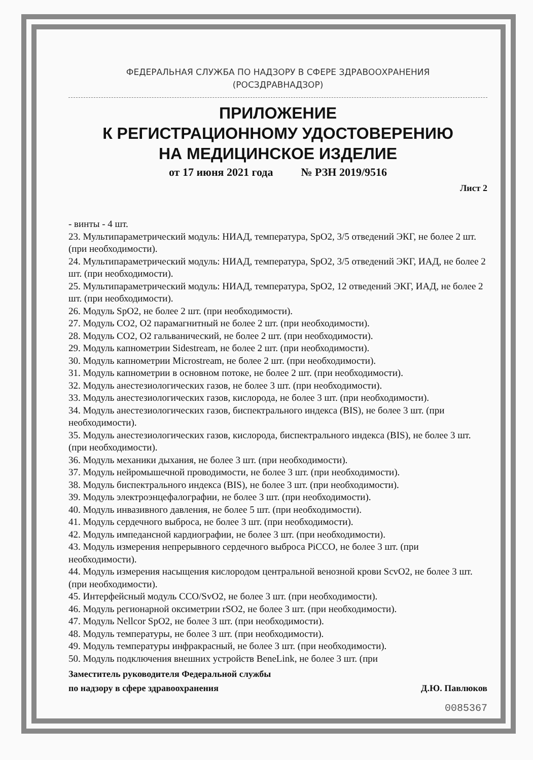ФЕДЕРАЛЬНАЯ СЛУЖБА ПО НАДЗОРУ В СФЕРЕ ЗДРАВООХРАНЕНИЯ
(РОСЗДРАВНАДЗОР)
ПРИЛОЖЕНИЕ
К РЕГИСТРАЦИОННОМУ УДОСТОВЕРЕНИЮ
НА МЕДИЦИНСКОЕ ИЗДЕЛИЕ
от 17 июня 2021 года № РЗН 2019/9516
Лист 2
- винты - 4 шт.
23. Мультипараметрический модуль: НИАД, температура, SpO2, 3/5 отведений ЭКГ, не более 2 шт. (при необходимости).
24. Мультипараметрический модуль: НИАД, температура, SpO2, 3/5 отведений ЭКГ, ИАД, не более 2 шт. (при необходимости).
25. Мультипараметрический модуль: НИАД, температура, SpO2, 12 отведений ЭКГ, ИАД, не более 2 шт. (при необходимости).
26. Модуль SpO2, не более 2 шт. (при необходимости).
27. Модуль CO2, O2 парамагнитный не более 2 шт. (при необходимости).
28. Модуль CO2, O2 гальванический, не более 2 шт. (при необходимости).
29. Модуль капнометрии Sidestream, не более 2 шт. (при необходимости).
30. Модуль капнометрии Microstream, не более 2 шт. (при необходимости).
31. Модуль капнометрии в основном потоке, не более 2 шт. (при необходимости).
32. Модуль анестезиологических газов, не более 3 шт. (при необходимости).
33. Модуль анестезиологических газов, кислорода, не более 3 шт. (при необходимости).
34. Модуль анестезиологических газов, биспектрального индекса (BIS), не более 3 шт. (при необходимости).
35. Модуль анестезиологических газов, кислорода, биспектрального индекса (BIS), не более 3 шт. (при необходимости).
36. Модуль механики дыхания, не более 3 шт. (при необходимости).
37. Модуль нейромышечной проводимости, не более 3 шт. (при необходимости).
38. Модуль биспектрального индекса (BIS), не более 3 шт. (при необходимости).
39. Модуль электроэнцефалографии, не более 3 шт. (при необходимости).
40. Модуль инвазивного давления, не более 5 шт. (при необходимости).
41. Модуль сердечного выброса, не более 3 шт. (при необходимости).
42. Модуль импедансной кардиографии, не более 3 шт. (при необходимости).
43. Модуль измерения непрерывного сердечного выброса PiCCO, не более 3 шт. (при необходимости).
44. Модуль измерения насыщения кислородом центральной венозной крови ScvO2, не более 3 шт. (при необходимости).
45. Интерфейсный модуль CCO/SvO2, не более 3 шт. (при необходимости).
46. Модуль регионарной оксиметрии rSO2, не более 3 шт. (при необходимости).
47. Модуль Nellcor SpO2, не более 3 шт. (при необходимости).
48. Модуль температуры, не более 3 шт. (при необходимости).
49. Модуль температуры инфракрасный, не более 3 шт. (при необходимости).
50. Модуль подключения внешних устройств BeneLink, не более 3 шт. (при
Заместитель руководителя Федеральной службы
по надзору в сфере здравоохранения
Д.Ю. Павлюков
0085367